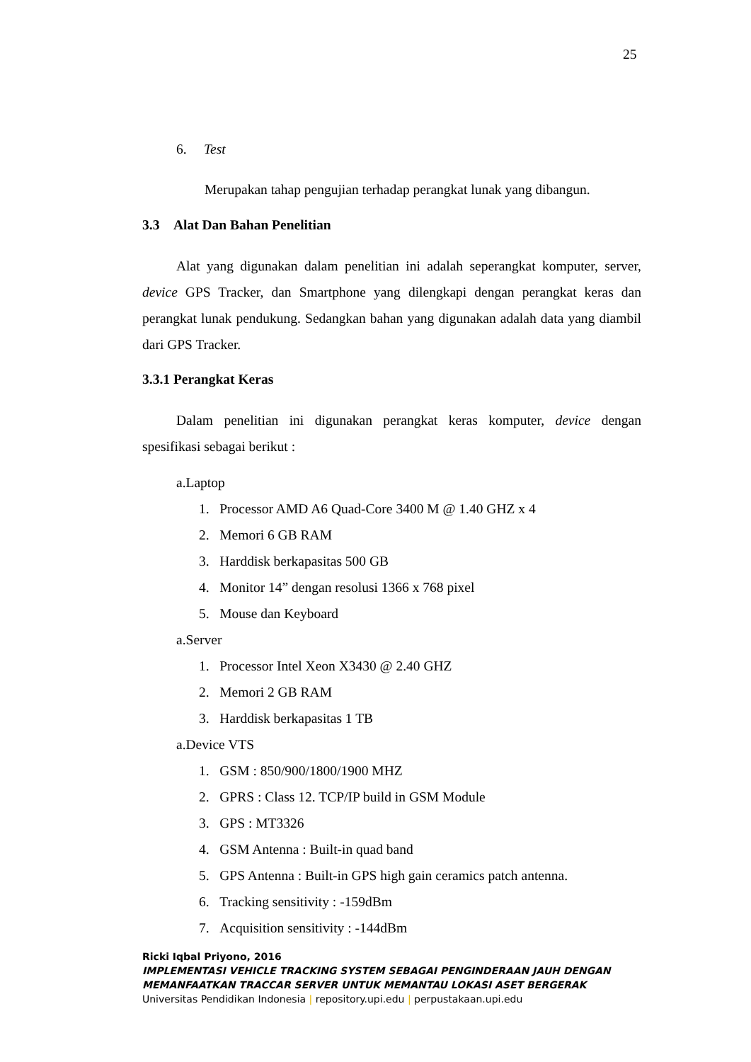25
6. Test
Merupakan tahap pengujian terhadap perangkat lunak yang dibangun.
3.3 Alat Dan Bahan Penelitian
Alat yang digunakan dalam penelitian ini adalah seperangkat komputer, server, device GPS Tracker, dan Smartphone yang dilengkapi dengan perangkat keras dan perangkat lunak pendukung. Sedangkan bahan yang digunakan adalah data yang diambil dari GPS Tracker.
3.3.1 Perangkat Keras
Dalam penelitian ini digunakan perangkat keras komputer, device dengan spesifikasi sebagai berikut :
a.Laptop
1. Processor AMD A6 Quad-Core 3400 M @ 1.40 GHZ x 4
2. Memori 6 GB RAM
3. Harddisk berkapasitas 500 GB
4. Monitor 14” dengan resolusi 1366 x 768 pixel
5. Mouse dan Keyboard
a.Server
1. Processor Intel Xeon X3430 @ 2.40 GHZ
2. Memori 2 GB RAM
3. Harddisk berkapasitas 1 TB
a.Device VTS
1. GSM : 850/900/1800/1900 MHZ
2. GPRS : Class 12. TCP/IP build in GSM Module
3. GPS : MT3326
4. GSM Antenna : Built-in quad band
5. GPS Antenna : Built-in GPS high gain ceramics patch antenna.
6. Tracking sensitivity : -159dBm
7. Acquisition sensitivity : -144dBm
Ricki Iqbal Priyono, 2016
IMPLEMENTASI VEHICLE TRACKING SYSTEM SEBAGAI PENGINDERAAN JAUH DENGAN
MEMANFAATKAN TRACCAR SERVER UNTUK MEMANTAU LOKASI ASET BERGERAK
Universitas Pendidikan Indonesia | repository.upi.edu | perpustakaan.upi.edu